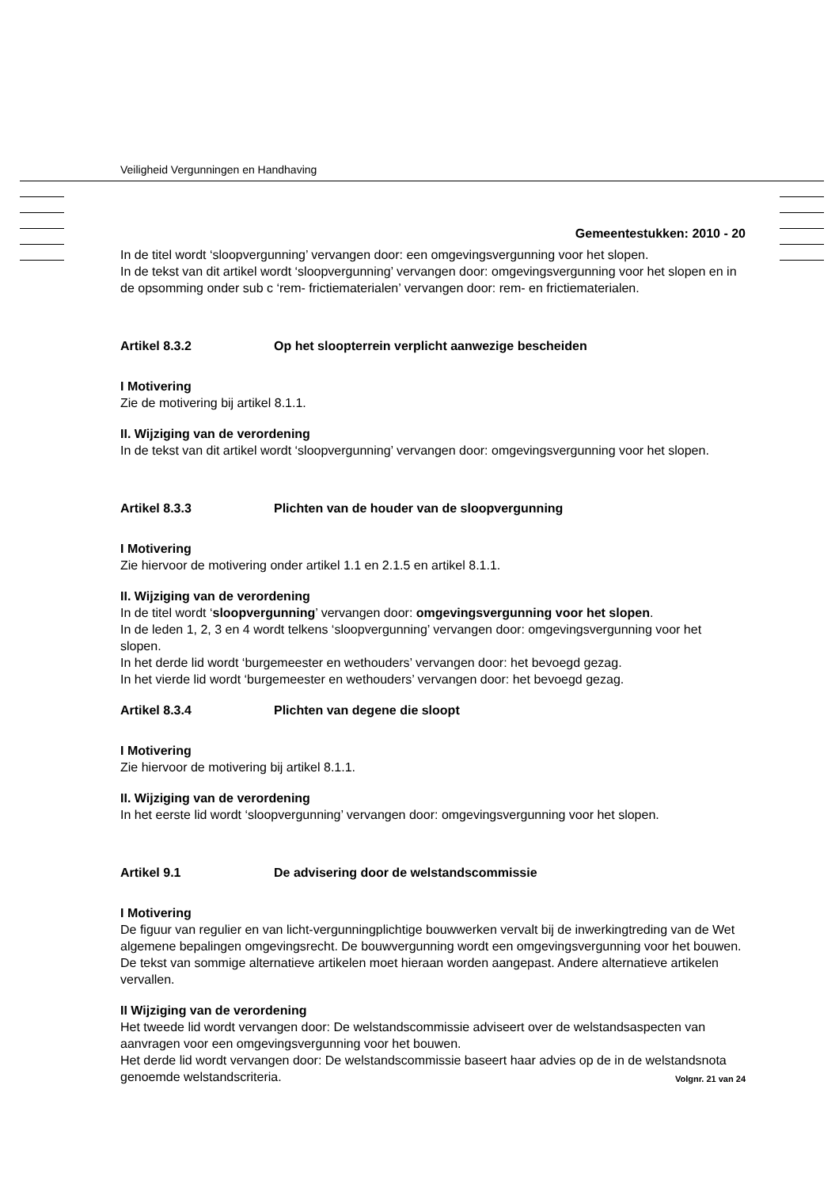Veiligheid Vergunningen en Handhaving
Gemeentestukken: 2010 - 20
In de titel wordt ‘sloopvergunning’ vervangen door: een omgevingsvergunning voor het slopen.
In de tekst van dit artikel wordt ‘sloopvergunning’ vervangen door: omgevingsvergunning voor het slopen en in de opsomming onder sub c ‘rem- frictiematerialen’ vervangen door: rem- en frictiematerialen.
Artikel 8.3.2 Op het sloopterrein verplicht aanwezige bescheiden
I Motivering
Zie de motivering bij artikel 8.1.1.
II. Wijziging van de verordening
In de tekst van dit artikel wordt ‘sloopvergunning’ vervangen door: omgevingsvergunning voor het slopen.
Artikel 8.3.3 Plichten van de houder van de sloopvergunning
I Motivering
Zie hiervoor de motivering onder artikel 1.1 en 2.1.5 en artikel 8.1.1.
II. Wijziging van de verordening
In de titel wordt ‘sloopvergunning’ vervangen door: omgevingsvergunning voor het slopen.
In de leden 1, 2, 3 en 4 wordt telkens ‘sloopvergunning’ vervangen door: omgevingsvergunning voor het slopen.
In het derde lid wordt ‘burgemeester en wethouders’ vervangen door: het bevoegd gezag.
In het vierde lid wordt ‘burgemeester en wethouders’ vervangen door: het bevoegd gezag.
Artikel 8.3.4 Plichten van degene die sloopt
I Motivering
Zie hiervoor de motivering bij artikel 8.1.1.
II. Wijziging van de verordening
In het eerste lid wordt ‘sloopvergunning’ vervangen door: omgevingsvergunning voor het slopen.
Artikel 9.1 De advisering door de welstandscommissie
I Motivering
De figuur van regulier en van licht-vergunningplichtige bouwwerken vervalt bij de inwerkingtreding van de Wet algemene bepalingen omgevingsrecht. De bouwvergunning wordt een omgevingsvergunning voor het bouwen. De tekst van sommige alternatieve artikelen moet hieraan worden aangepast. Andere alternatieve artikelen vervallen.
II Wijziging van de verordening
Het tweede lid wordt vervangen door: De welstandscommissie adviseert over de welstandsaspecten van aanvragen voor een omgevingsvergunning voor het bouwen.
Het derde lid wordt vervangen door: De welstandscommissie baseert haar advies op de in de welstandsnota genoemde welstandscriteria.
Volgnr. 21 van 24